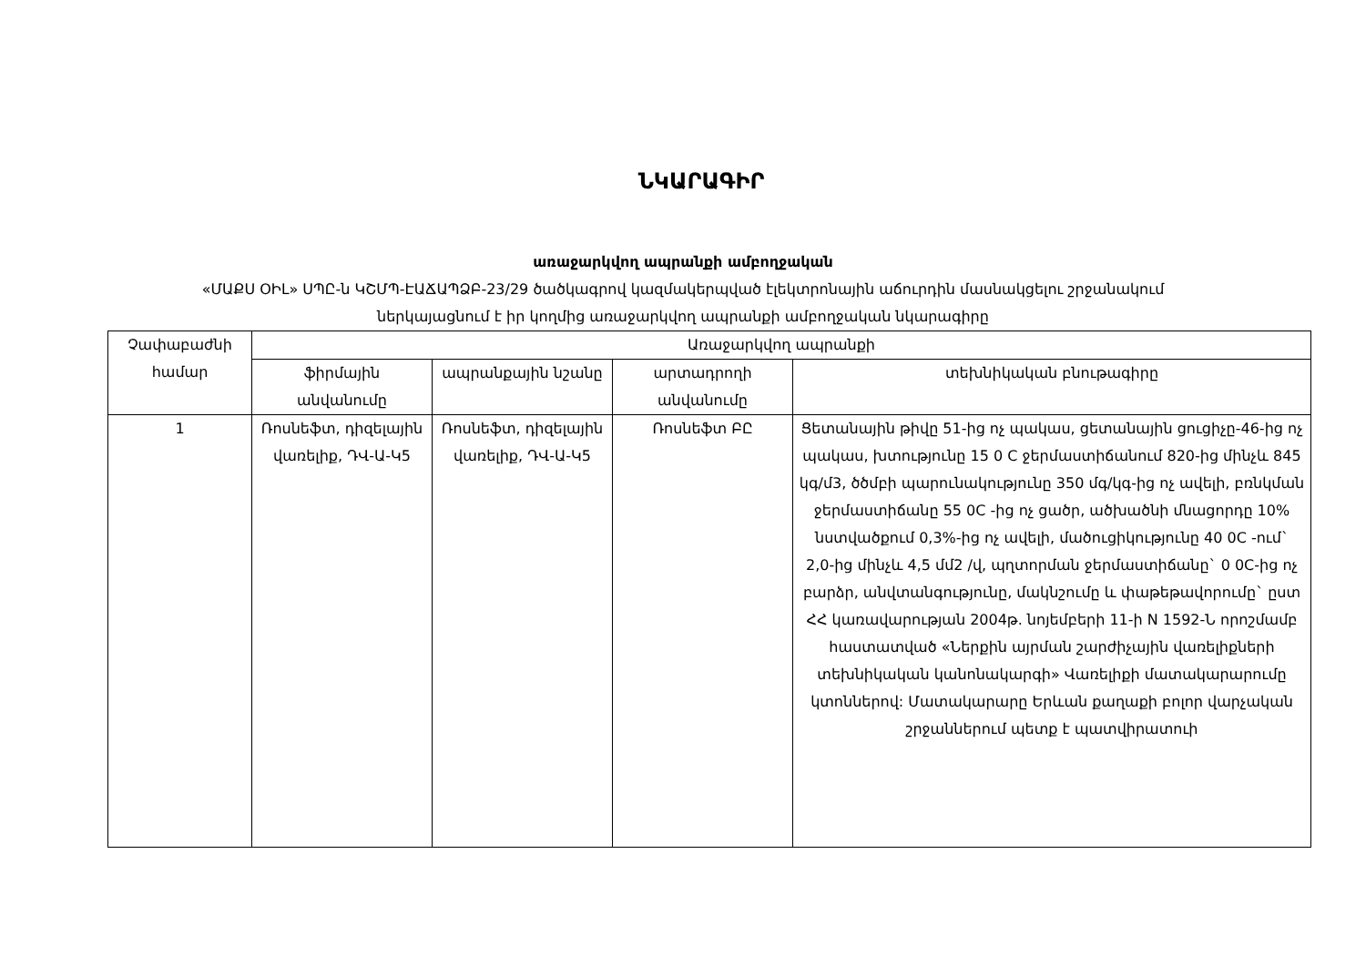ՆԿԱՐԱԳԻՐ
առաջարկվող ապրանքի ամբողջական
«ՄԱՔՍ ՕԻԼ» ՍՊԸ-ն ԿՇՄՊ-ԷԱՃԱՊՁԲ-23/29 ծածկագրով կազմակերպված էլեկտրոնային աճուրդին մասնակցելու շրջանակում
ներկայացնում է իր կողմից առաջարկվող ապրանքի ամբողջական նկարագիրը
| Չափաբաժնի համար | Առաջարկվող ապրանքի | | | |
| --- | --- | --- | --- | --- |
| | ֆիրմային անվանումը | ապրանքային նշանը | արտադրողի անվանումը | տեխնիկական բնութագիրը |
| 1 | Ռոսնեֆտ, դիզելային վառելիք, ԴՎ-Ա-Կ5 | Ռոսնեֆտ, դիզելային վառելիք, ԴՎ-Ա-Կ5 | Ռոսնեֆտ ԲԸ | Ցետանային թիվը 51-ից ոչ պակաս, ցետանային ցուցիչը-46-ից ոչ պակաս, խտությունը 15 0 C ջերմաստիճանում 820-ից մինչև 845 կգ/մ3, ծծմբի պարունակությունը 350 մգ/կգ-ից ոչ ավելի, բռնկման ջերմաստիճանը 55 0C -ից ոչ ցածր, ածխածնի մնացորդը 10% նստվածքում 0,3%-ից ոչ ավելի, մածուցիկությունը 40 0C -ում` 2,0-ից մինչև 4,5 մմ2 /վ, պղտորման ջերմաստիճանը` 0 0C-ից ոչ բարձր, անվտանգությունը, մակնշումը և փաթեթավորումը` ըստ ՀՀ կառավարության 2004թ. նոյեմբերի 11-ի N 1592-Ն որոշմամբ հաստատված «Ներքին այրման շարժիչային վառելիքների տեխնիկական կանոնակարգի» Վառելիքի մատակարարումը կտոններով: Մատակարարը Երևան քաղաքի բոլոր վարչական շրջաններում պետք է պատվիրատուի |